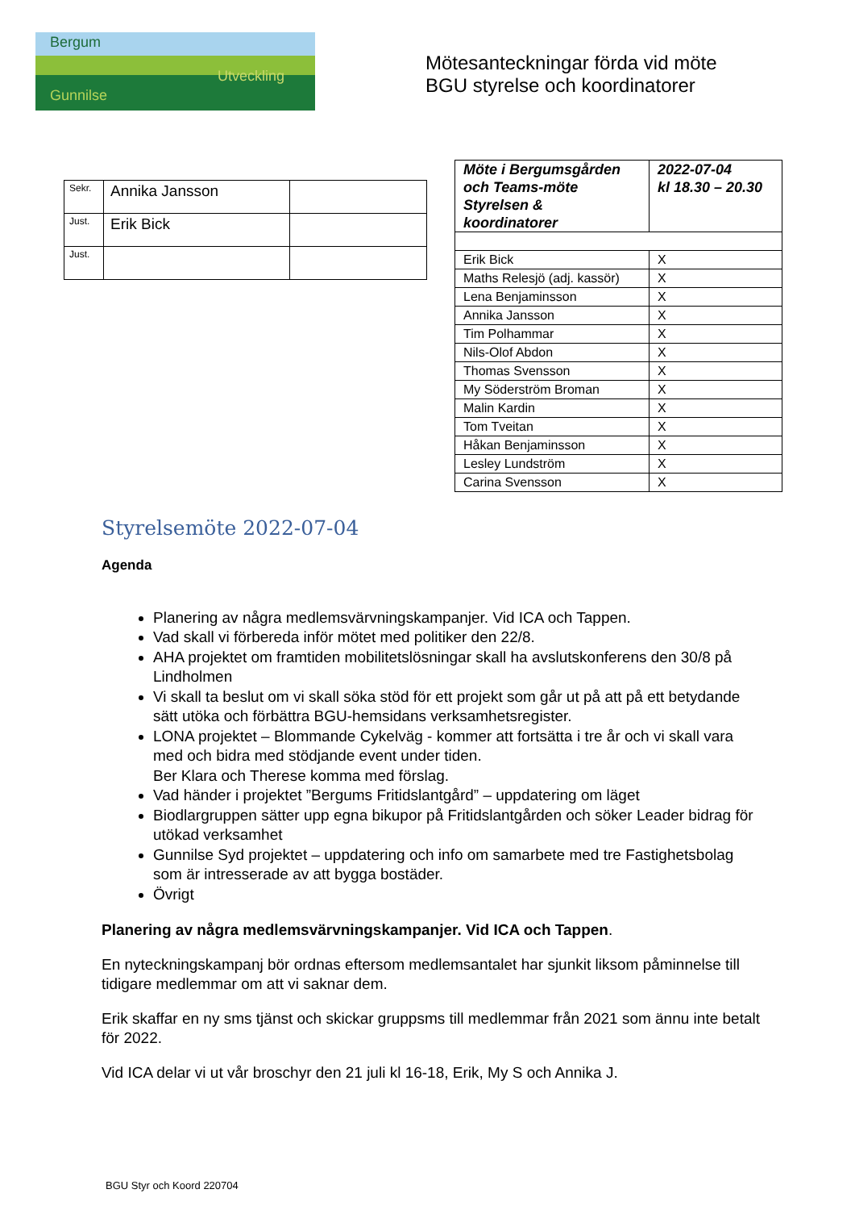Bergum
Utveckling
Gunnilse
Mötesanteckningar förda vid möte
BGU styrelse och koordinatorer
| Sekr. | Annika Jansson | |
| Just. | Erik Bick | |
| Just. | | |
| Möte i Bergumsgården och Teams-möte Styrelsen & koordinatorer | 2022-07-04 kl 18.30 – 20.30 |
| Erik Bick | X |
| Maths Relesjö (adj. kassör) | X |
| Lena Benjaminsson | X |
| Annika Jansson | X |
| Tim Polhammar | X |
| Nils-Olof Abdon | X |
| Thomas Svensson | X |
| My Söderström Broman | X |
| Malin Kardin | X |
| Tom Tveitan | X |
| Håkan Benjaminsson | X |
| Lesley Lundström | X |
| Carina Svensson | X |
Styrelsemöte 2022-07-04
Agenda
Planering av några medlemsvärvningskampanjer. Vid ICA och Tappen.
Vad skall vi förbereda inför mötet med politiker den 22/8.
AHA projektet om framtiden mobilitetslösningar skall ha avslutskonferens den 30/8 på Lindholmen
Vi skall ta beslut om vi skall söka stöd för ett projekt som går ut på att på ett betydande sätt utöka och förbättra BGU-hemsidans verksamhetsregister.
LONA projektet – Blommande Cykelväg - kommer att fortsätta i tre år och vi skall vara med och bidra med stödjande event under tiden.
Ber Klara och Therese komma med förslag.
Vad händer i projektet ”Bergums Fritidslantgård” – uppdatering om läget
Biodlargruppen sätter upp egna bikupor på Fritidslantgården och söker Leader bidrag för utökad verksamhet
Gunnilse Syd projektet – uppdatering och info om samarbete med tre Fastighetsbolag som är intresserade av att bygga bostäder.
Övrigt
Planering av några medlemsvärvningskampanjer. Vid ICA och Tappen.
En nyteckningskampanj bör ordnas eftersom medlemsantalet har sjunkit liksom påminnelse till tidigare medlemmar om att vi saknar dem.
Erik skaffar en ny sms tjänst och skickar gruppsms till medlemmar från 2021 som ännu inte betalt för 2022.
Vid ICA delar vi ut vår broschyr den 21 juli kl 16-18, Erik, My S och Annika J.
BGU Styr och Koord 220704